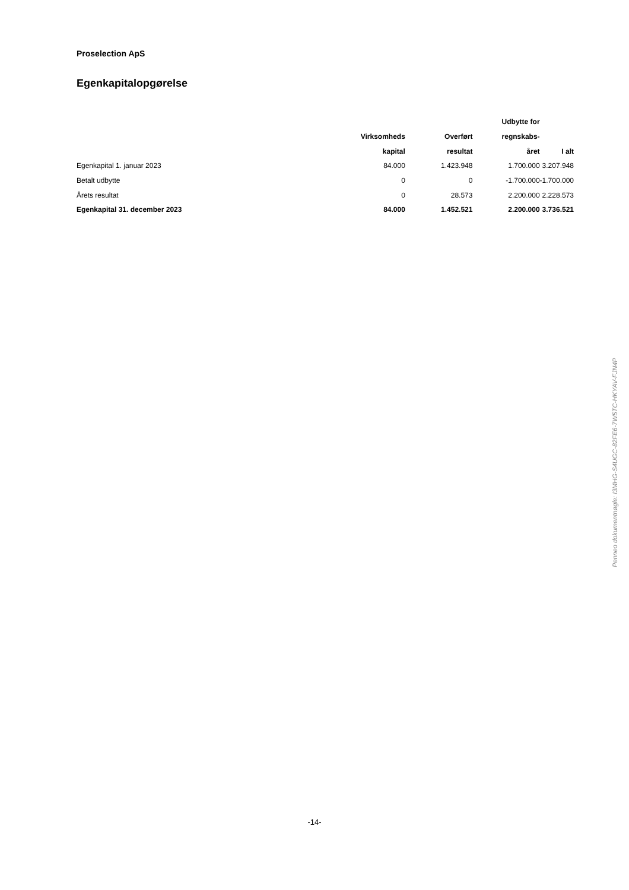Proselection ApS
Egenkapitalopgørelse
| | | | Udbytte for | |
| --- | --- | --- | --- | --- |
| | Virksomheds | Overført | regnskabs- | |
| | kapital | resultat | året | I alt |
| Egenkapital 1. januar 2023 | 84.000 | 1.423.948 | 1.700.000 | 3.207.948 |
| Betalt udbytte | 0 | 0 | -1.700.000 | -1.700.000 |
| Årets resultat | 0 | 28.573 | 2.200.000 | 2.228.573 |
| Egenkapital 31. december 2023 | 84.000 | 1.452.521 | 2.200.000 | 3.736.521 |
-14-
Penneo dokumentnøgle: I3MHG-S4UGC-82FE6-7W5TC-HKYAV-FJN4P